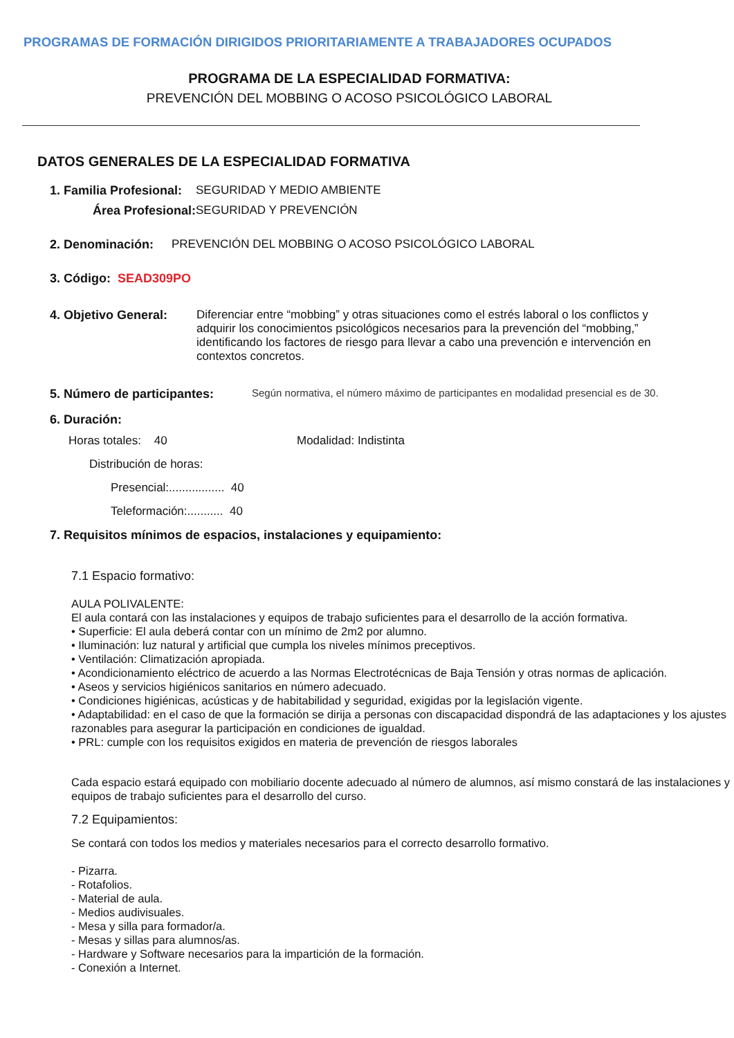PROGRAMAS DE FORMACIÓN DIRIGIDOS PRIORITARIAMENTE A TRABAJADORES OCUPADOS
PROGRAMA DE LA ESPECIALIDAD FORMATIVA:
PREVENCIÓN DEL MOBBING O ACOSO PSICOLÓGICO LABORAL
DATOS GENERALES DE LA ESPECIALIDAD FORMATIVA
1. Familia Profesional: SEGURIDAD Y MEDIO AMBIENTE
Área Profesional: SEGURIDAD Y PREVENCIÓN
2. Denominación: PREVENCIÓN DEL MOBBING O ACOSO PSICOLÓGICO LABORAL
3. Código: SEAD309PO
4. Objetivo General: Diferenciar entre “mobbing” y otras situaciones como el estrés laboral o los conflictos y adquirir los conocimientos psicológicos necesarios para la prevención del “mobbing,” identificando los factores de riesgo para llevar a cabo una prevención e intervención en contextos concretos.
5. Número de participantes: Según normativa, el número máximo de participantes en modalidad presencial es de 30.
6. Duración:
Horas totales: 40 Modalidad: Indistinta
Distribución de horas:
Presencial:................. 40
Teleformación:........... 40
7. Requisitos mínimos de espacios, instalaciones y equipamiento:
7.1 Espacio formativo:
AULA POLIVALENTE:
El aula contará con las instalaciones y equipos de trabajo suficientes para el desarrollo de la acción formativa.
• Superficie: El aula deberá contar con un mínimo de 2m2 por alumno.
• Iluminación: luz natural y artificial que cumpla los niveles mínimos preceptivos.
• Ventilación: Climatización apropiada.
• Acondicionamiento eléctrico de acuerdo a las Normas Electrotécnicas de Baja Tensión y otras normas de aplicación.
• Aseos y servicios higiénicos sanitarios en número adecuado.
• Condiciones higiénicas, acústicas y de habitabilidad y seguridad, exigidas por la legislación vigente.
• Adaptabilidad: en el caso de que la formación se dirija a personas con discapacidad dispondrá de las adaptaciones y los ajustes razonables para asegurar la participación en condiciones de igualdad.
• PRL: cumple con los requisitos exigidos en materia de prevención de riesgos laborales
Cada espacio estará equipado con mobiliario docente adecuado al número de alumnos, así mismo constará de las instalaciones y equipos de trabajo suficientes para el desarrollo del curso.
7.2 Equipamientos:
Se contará con todos los medios y materiales necesarios para el correcto desarrollo formativo.
- Pizarra.
- Rotafolios.
- Material de aula.
- Medios audivisuales.
- Mesa y silla para formador/a.
- Mesas y sillas para alumnos/as.
- Hardware y Software necesarios para la impartición de la formación.
- Conexión a Internet.